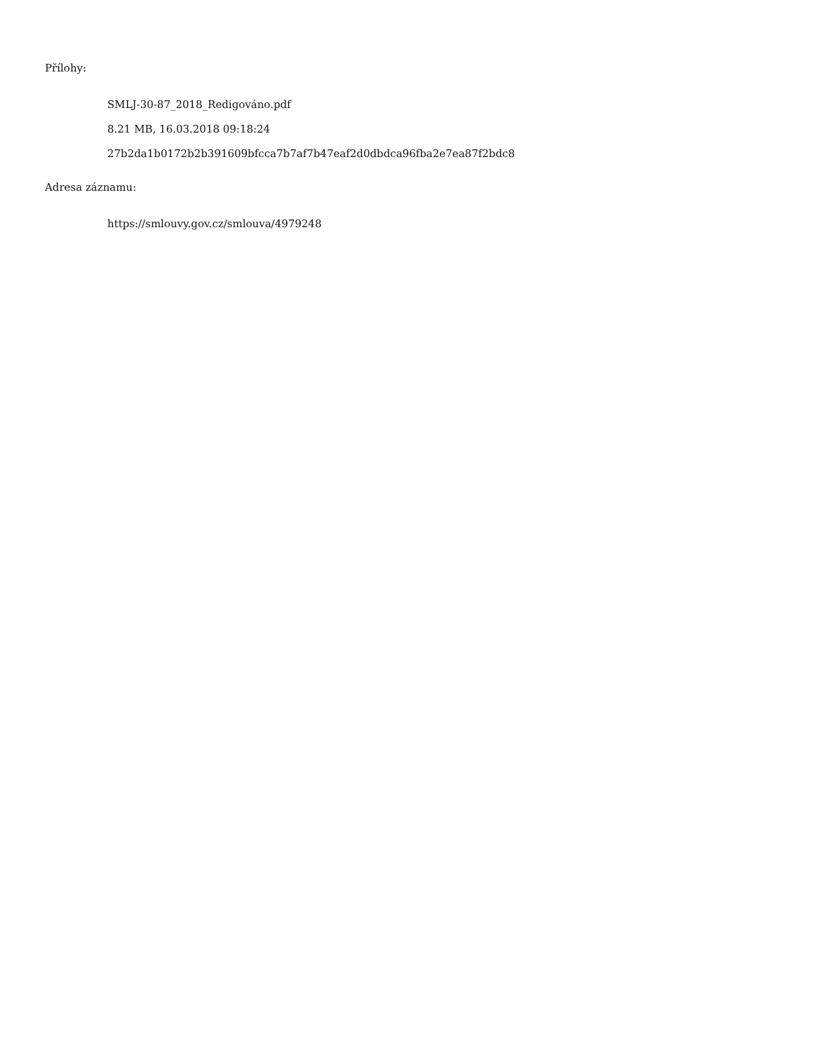Přílohy:
SMLJ-30-87_2018_Redigováno.pdf
8.21 MB, 16.03.2018 09:18:24
27b2da1b0172b2b391609bfcca7b7af7b47eaf2d0dbdca96fba2e7ea87f2bdc8
Adresa záznamu:
https://smlouvy.gov.cz/smlouva/4979248